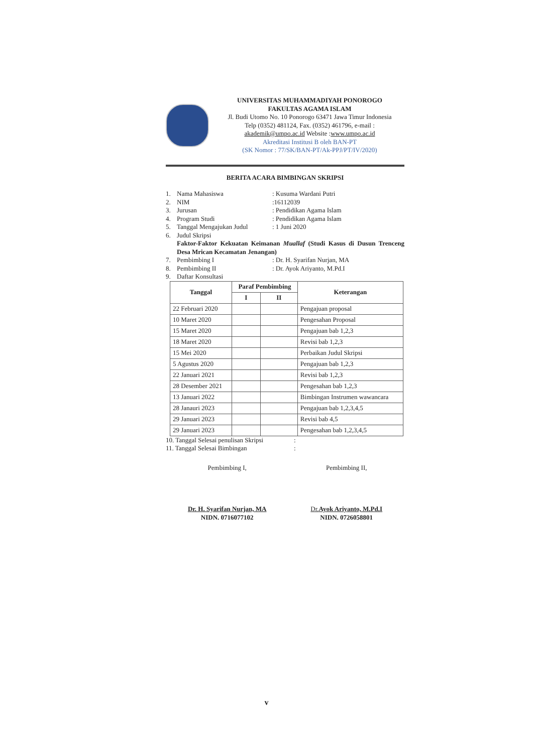UNIVERSITAS MUHAMMADIYAH PONOROGO
FAKULTAS AGAMA ISLAM
Jl. Budi Utomo No. 10 Ponorogo 63471 Jawa Timur Indonesia
Telp (0352) 481124, Fax. (0352) 461796, e-mail :
akademik@umpo.ac.id Website :www.umpo.ac.id
Akreditasi Institusi B oleh BAN-PT
(SK Nomor : 77/SK/BAN-PT/Ak-PPJ/PT/IV/2020)
BERITA ACARA BIMBINGAN SKRIPSI
1. Nama Mahasiswa: Kusuma Wardani Putri
2. NIM:16112039
3. Jurusan: Pendidikan Agama Islam
4. Program Studi: Pendidikan Agama Islam
5. Tanggal Mengajukan Judul: 1 Juni 2020
6. Judul Skripsi
Faktor-Faktor Kekuatan Keimanan Muallaf (Studi Kasus di Dusun Trenceng Desa Mrican Kecamatan Jenangan)
7. Pembimbing I: Dr. H. Syarifan Nurjan, MA
8. Pembimbing II: Dr. Ayok Ariyanto, M.Pd.I
9. Daftar Konsultasi
| Tanggal | Paraf Pembimbing | | Keterangan |
| --- | --- | --- | --- |
| | I | II | |
| 22 Februari 2020 | | | Pengajuan proposal |
| 10 Maret 2020 | | | Pengesahan Proposal |
| 15 Maret 2020 | | | Pengajuan bab 1,2,3 |
| 18 Maret 2020 | | | Revisi bab 1,2,3 |
| 15 Mei 2020 | | | Perbaikan Judul Skripsi |
| 5 Agustus 2020 | | | Pengajuan bab 1,2,3 |
| 22 Januari 2021 | | | Revisi bab 1,2,3 |
| 28 Desember 2021 | | | Pengesahan bab 1,2,3 |
| 13 Januari 2022 | | | Bimbingan Instrumen wawancara |
| 28 Janauri 2023 | | | Pengajuan bab 1,2,3,4,5 |
| 29 Januari 2023 | | | Revisi bab 4,5 |
| 29 Januari 2023 | | | Pengesahan bab 1,2,3,4,5 |
10. Tanggal Selesai penulisan Skripsi:
11. Tanggal Selesai Bimbingan:
Pembimbing I,
Dr. H. Syarifan Nurjan, MA
NIDN. 0716077102
Pembimbing II,
Dr.Ayok Ariyanto, M.Pd.I
NIDN. 0726058801
v